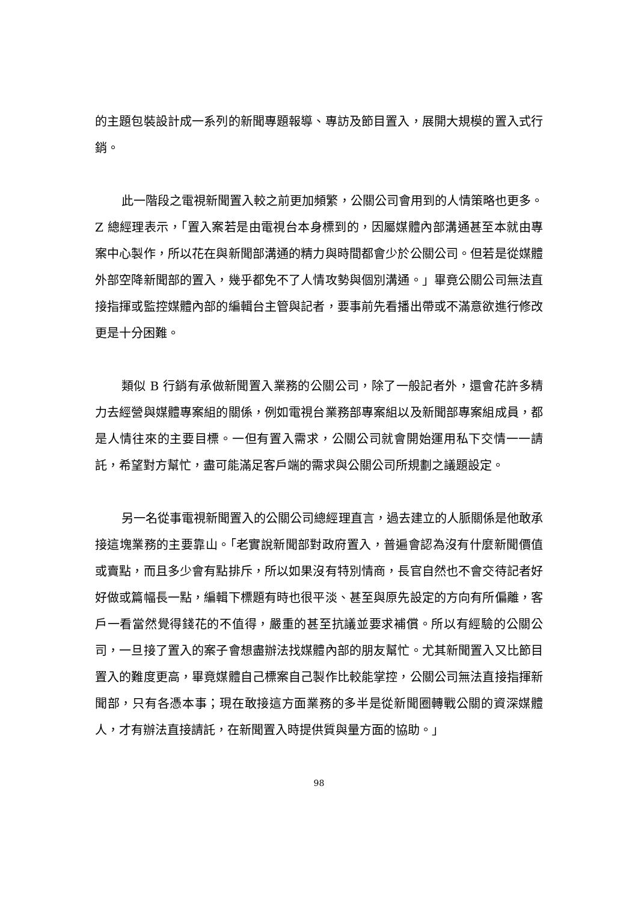的主題包裝設計成一系列的新聞專題報導、專訪及節目置入，展開大規模的置入式行銷。
此一階段之電視新聞置入較之前更加頻繁，公關公司會用到的人情策略也更多。Z 總經理表示，「置入案若是由電視台本身標到的，因屬媒體內部溝通甚至本就由專案中心製作，所以花在與新聞部溝通的精力與時間都會少於公關公司。但若是從媒體外部空降新聞部的置入，幾乎都免不了人情攻勢與個別溝通。」畢竟公關公司無法直接指揮或監控媒體內部的編輯台主管與記者，要事前先看播出帶或不滿意欲進行修改更是十分困難。
類似 B 行銷有承做新聞置入業務的公關公司，除了一般記者外，還會花許多精力去經營與媒體專案組的關係，例如電視台業務部專案組以及新聞部專案組成員，都是人情往來的主要目標。一但有置入需求，公關公司就會開始運用私下交情一一請託，希望對方幫忙，盡可能滿足客戶端的需求與公關公司所規劃之議題設定。
另一名從事電視新聞置入的公關公司總經理直言，過去建立的人脈關係是他敢承接這塊業務的主要靠山。「老實說新聞部對政府置入，普遍會認為沒有什麼新聞價值或賣點，而且多少會有點排斥，所以如果沒有特別情商，長官自然也不會交待記者好好做或篇幅長一點，編輯下標題有時也很平淡、甚至與原先設定的方向有所偏離，客戶一看當然覺得錢花的不值得，嚴重的甚至抗議並要求補償。所以有經驗的公關公司，一旦接了置入的案子會想盡辦法找媒體內部的朋友幫忙。尤其新聞置入又比節目置入的難度更高，畢竟媒體自己標案自己製作比較能掌控，公關公司無法直接指揮新聞部，只有各憑本事；現在敢接這方面業務的多半是從新聞圈轉戰公關的資深媒體人，才有辦法直接請託，在新聞置入時提供質與量方面的協助。」
98